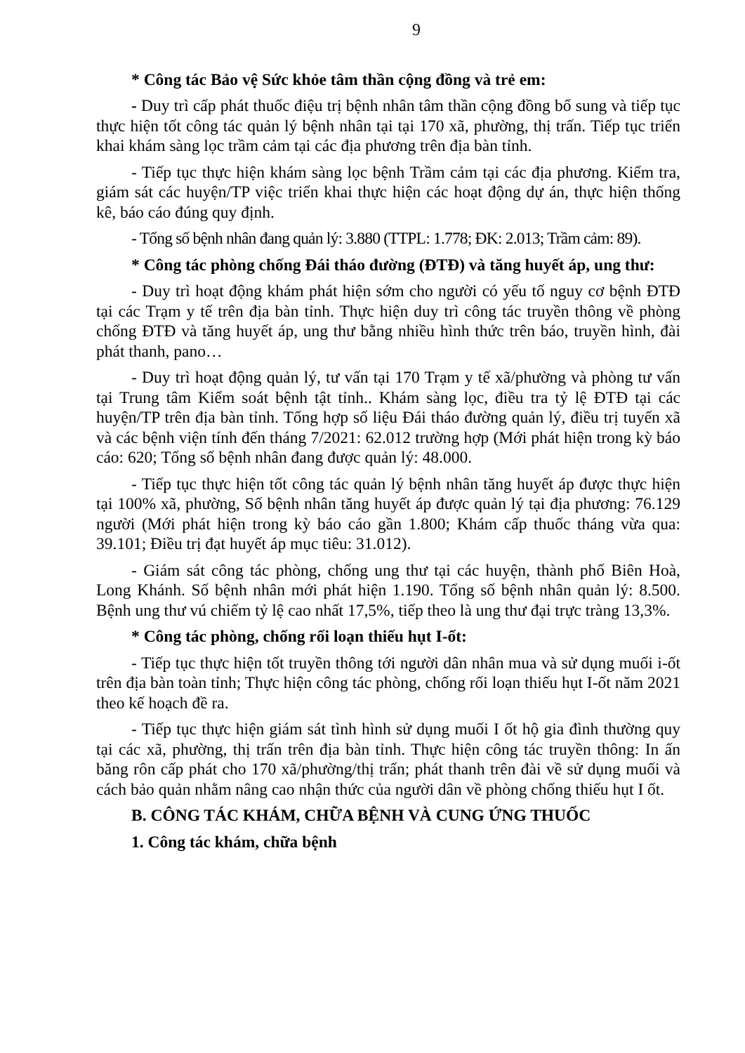9
* Công tác Bảo vệ Sức khỏe tâm thần cộng đồng và trẻ em:
- Duy trì cấp phát thuốc điệu trị bệnh nhân tâm thần cộng đồng bổ sung và tiếp tục thực hiện tốt công tác quản lý bệnh nhân tại tại 170 xã, phường, thị trấn. Tiếp tục triển khai khám sàng lọc trầm cảm tại các địa phương trên địa bàn tỉnh.
- Tiếp tục thực hiện khám sàng lọc bệnh Trầm cảm tại các địa phương. Kiểm tra, giám sát các huyện/TP việc triển khai thực hiện các hoạt động dự án, thực hiện thống kê, báo cáo đúng quy định.
- Tổng số bệnh nhân đang quản lý: 3.880 (TTPL: 1.778; ĐK: 2.013; Trầm cảm: 89).
* Công tác phòng chống Đái tháo đường (ĐTĐ) và tăng huyết áp, ung thư:
- Duy trì hoạt động khám phát hiện sớm cho người có yếu tố nguy cơ bệnh ĐTĐ tại các Trạm y tế trên địa bàn tỉnh. Thực hiện duy trì công tác truyền thông về phòng chống ĐTĐ và tăng huyết áp, ung thư bằng nhiều hình thức trên báo, truyền hình, đài phát thanh, pano…
- Duy trì hoạt động quản lý, tư vấn tại 170 Trạm y tế xã/phường và phòng tư vấn tại Trung tâm Kiểm soát bệnh tật tỉnh.. Khám sàng lọc, điều tra tỷ lệ ĐTĐ tại các huyện/TP trên địa bàn tỉnh. Tổng hợp số liệu Đái tháo đường quản lý, điều trị tuyến xã và các bệnh viện tính đến tháng 7/2021: 62.012 trường hợp (Mới phát hiện trong kỳ báo cáo: 620; Tổng số bệnh nhân đang được quản lý: 48.000.
- Tiếp tục thực hiện tốt công tác quản lý bệnh nhân tăng huyết áp được thực hiện tại 100% xã, phường, Số bệnh nhân tăng huyết áp được quản lý tại địa phương: 76.129 người (Mới phát hiện trong kỳ báo cáo gần 1.800; Khám cấp thuốc tháng vừa qua: 39.101; Điều trị đạt huyết áp mục tiêu: 31.012).
- Giám sát công tác phòng, chống ung thư tại các huyện, thành phố Biên Hoà, Long Khánh. Số bệnh nhân mới phát hiện 1.190. Tổng số bệnh nhân quản lý: 8.500. Bệnh ung thư vú chiếm tỷ lệ cao nhất 17,5%, tiếp theo là ung thư đại trực tràng 13,3%.
* Công tác phòng, chống rối loạn thiếu hụt I-ốt:
- Tiếp tục thực hiện tốt truyền thông tới người dân nhân mua và sử dụng muối i-ốt trên địa bàn toàn tỉnh; Thực hiện công tác phòng, chống rối loạn thiếu hụt I-ốt năm 2021 theo kế hoạch đề ra.
- Tiếp tục thực hiện giám sát tình hình sử dụng muối I ốt hộ gia đình thường quy tại các xã, phường, thị trấn trên địa bàn tỉnh. Thực hiện công tác truyền thông: In ấn băng rôn cấp phát cho 170 xã/phường/thị trấn; phát thanh trên đài về sử dụng muối và cách bảo quản nhằm nâng cao nhận thức của người dân về phòng chống thiếu hụt I ốt.
B. CÔNG TÁC KHÁM, CHỮA BỆNH VÀ CUNG ỨNG THUỐC
1. Công tác khám, chữa bệnh